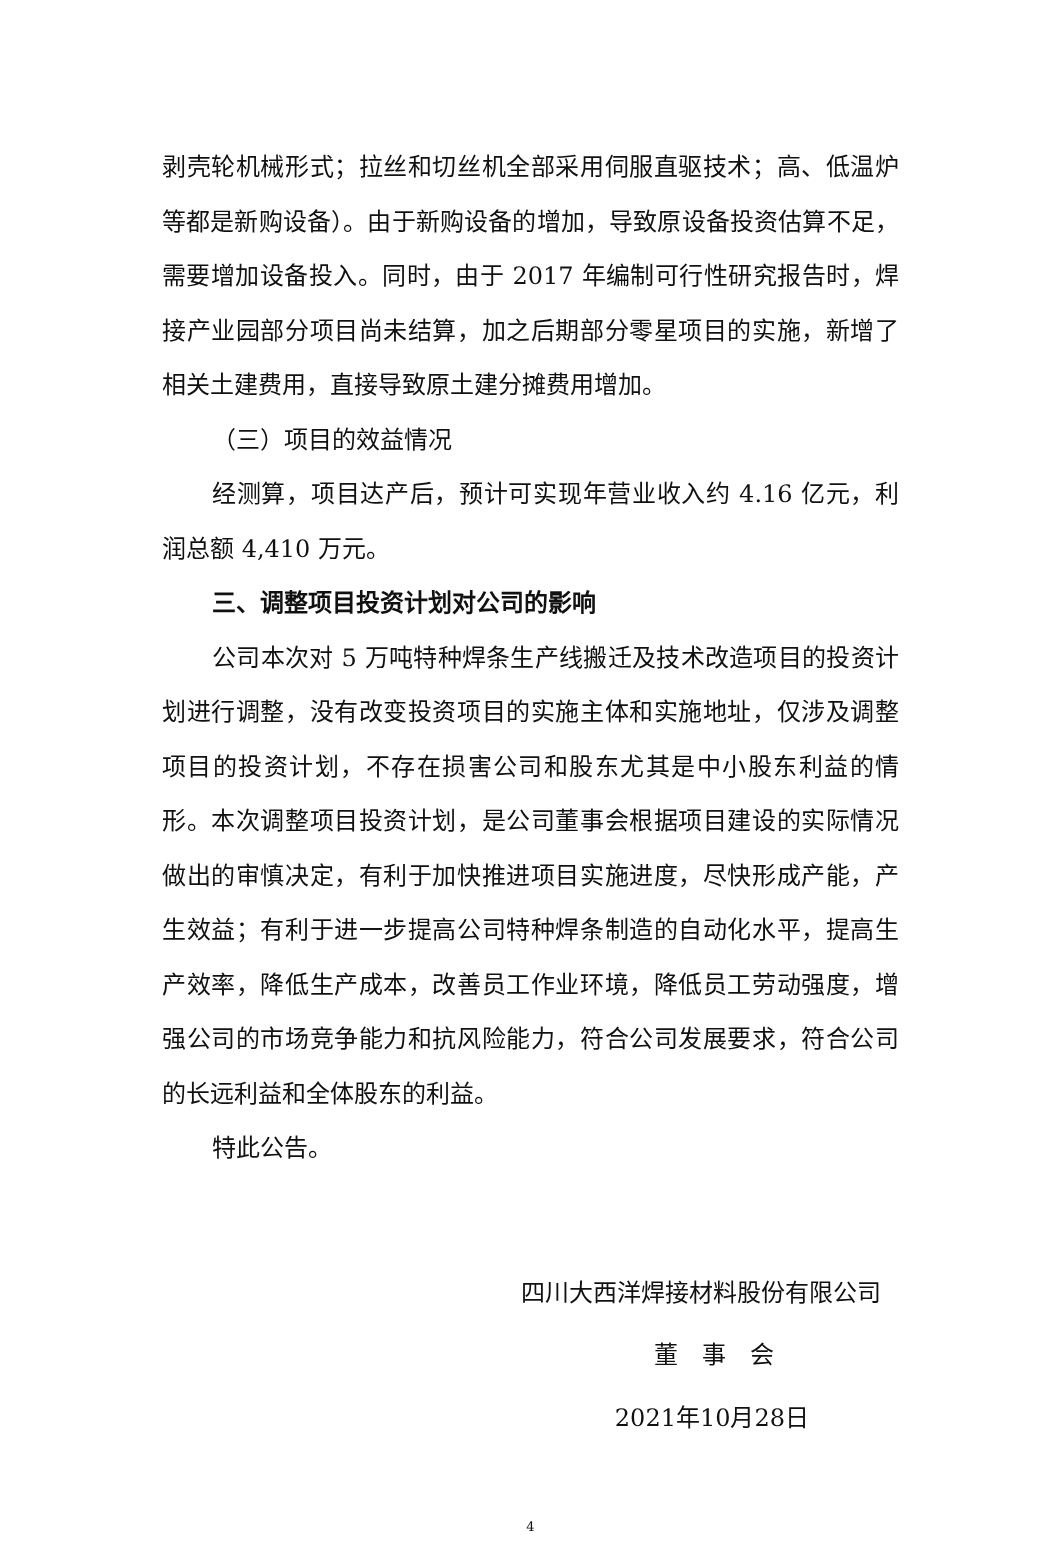剥壳轮机械形式；拉丝和切丝机全部采用伺服直驱技术；高、低温炉等都是新购设备）。由于新购设备的增加，导致原设备投资估算不足，需要增加设备投入。同时，由于 2017 年编制可行性研究报告时，焊接产业园部分项目尚未结算，加之后期部分零星项目的实施，新增了相关土建费用，直接导致原土建分摊费用增加。
（三）项目的效益情况
经测算，项目达产后，预计可实现年营业收入约 4.16 亿元，利润总额 4,410 万元。
三、调整项目投资计划对公司的影响
公司本次对 5 万吨特种焊条生产线搬迁及技术改造项目的投资计划进行调整，没有改变投资项目的实施主体和实施地址，仅涉及调整项目的投资计划，不存在损害公司和股东尤其是中小股东利益的情形。本次调整项目投资计划，是公司董事会根据项目建设的实际情况做出的审慎决定，有利于加快推进项目实施进度，尽快形成产能，产生效益；有利于进一步提高公司特种焊条制造的自动化水平，提高生产效率，降低生产成本，改善员工作业环境，降低员工劳动强度，增强公司的市场竞争能力和抗风险能力，符合公司发展要求，符合公司的长远利益和全体股东的利益。
特此公告。
四川大西洋焊接材料股份有限公司
董　事　会
2021年10月28日
4